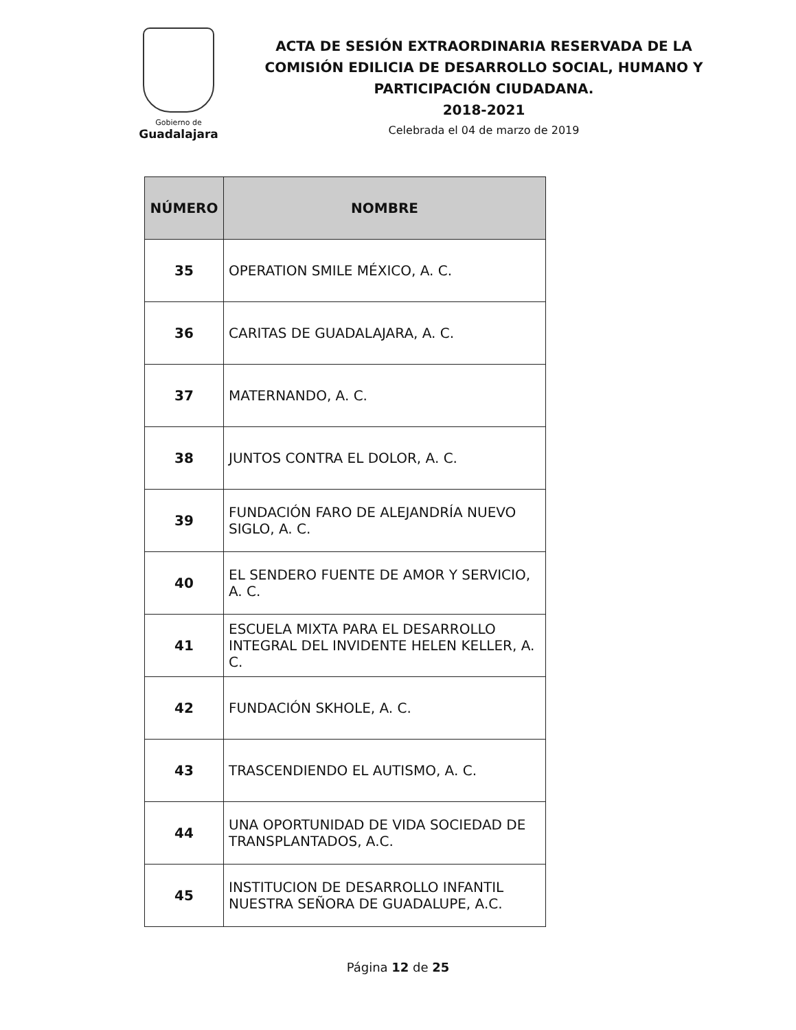Gobierno de
Guadalajara
ACTA DE SESIÓN EXTRAORDINARIA RESERVADA DE LA COMISIÓN EDILICIA DE DESARROLLO SOCIAL, HUMANO Y PARTICIPACIÓN CIUDADANA.
2018-2021
Celebrada el 04 de marzo de 2019
| NÚMERO | NOMBRE |
| --- | --- |
| 35 | OPERATION SMILE MÉXICO, A. C. |
| 36 | CARITAS DE GUADALAJARA, A. C. |
| 37 | MATERNANDO, A. C. |
| 38 | JUNTOS CONTRA EL DOLOR, A. C. |
| 39 | FUNDACIÓN FARO DE ALEJANDRÍA NUEVO SIGLO, A. C. |
| 40 | EL SENDERO FUENTE DE AMOR Y SERVICIO, A. C. |
| 41 | ESCUELA MIXTA PARA EL DESARROLLO INTEGRAL DEL INVIDENTE HELEN KELLER, A. C. |
| 42 | FUNDACIÓN SKHOLE, A. C. |
| 43 | TRASCENDIENDO EL AUTISMO, A. C. |
| 44 | UNA OPORTUNIDAD DE VIDA SOCIEDAD DE TRANSPLANTADOS, A.C. |
| 45 | INSTITUCION DE DESARROLLO INFANTIL NUESTRA SEÑORA DE GUADALUPE, A.C. |
Página 12 de 25